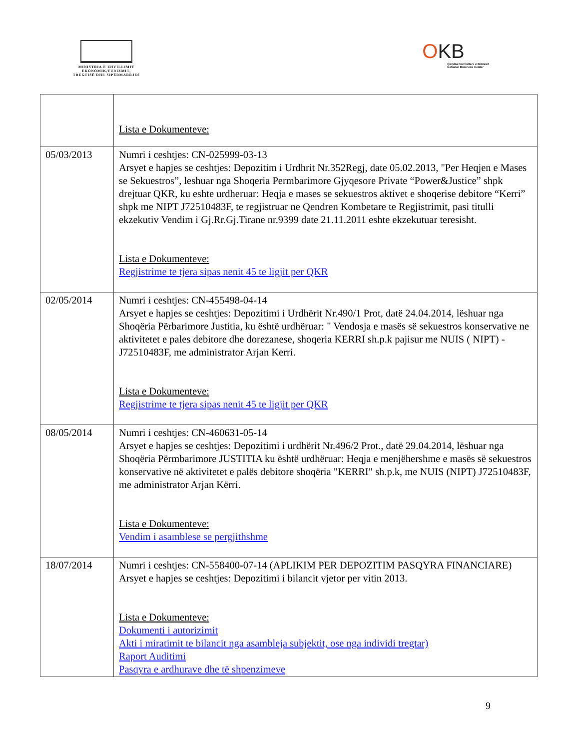MINISTRIA E ZHVILLIMIT
EKONOMIK,TURIZMIT,
TREGTISË DHE SIPËRMARRJES
OKB
Qendra Kombëtare e Biznesit
National Business Center
| | Lista e Dokumenteve: |
| 05/03/2013 | Numri i ceshtjes: CN-025999-03-13 Arsyet e hapjes se ceshtjes: Depozitim i Urdhrit Nr.352Regj, date 05.02.2013, "Per Heqjen e Mases se Sekuestros”, leshuar nga Shoqeria Permbarimore Gjyqesore Private “Power&Justice” shpk drejtuar QKR, ku eshte urdheruar: Heqja e mases se sekuestros aktivet e shoqerise debitore “Kerri” shpk me NIPT J72510483F, te regjistruar ne Qendren Kombetare te Regjistrimit, pasi titulli ekzekutiv Vendim i Gj.Rr.Gj.Tirane nr.9399 date 21.11.2011 eshte ekzekutuar teresisht. Lista e Dokumenteve: Regjistrime te tjera sipas nenit 45 te ligjit per QKR |
| 02/05/2014 | Numri i ceshtjes: CN-455498-04-14 Arsyet e hapjes se ceshtjes: Depozitimi i Urdhërit Nr.490/1 Prot, datë 24.04.2014, lëshuar nga Shoqëria Përbarimore Justitia, ku është urdhëruar: " Vendosja e masës së sekuestros konservative ne aktivitetet e pales debitore dhe dorezanese, shoqeria KERRI sh.p.k pajisur me NUIS ( NIPT) - J72510483F, me administrator Arjan Kerri. Lista e Dokumenteve: Regjistrime te tjera sipas nenit 45 te ligjit per QKR |
| 08/05/2014 | Numri i ceshtjes: CN-460631-05-14 Arsyet e hapjes se ceshtjes: Depozitimi i urdhërit Nr.496/2 Prot., datë 29.04.2014, lëshuar nga Shoqëria Përmbarimore JUSTITIA ku është urdhëruar: Heqja e menjëhershme e masës së sekuestros konservative në aktivitetet e palës debitore shoqëria "KERRI" sh.p.k, me NUIS (NIPT) J72510483F, me administrator Arjan Kërri. Lista e Dokumenteve: Vendim i asamblese se pergjithshme |
| 18/07/2014 | Numri i ceshtjes: CN-558400-07-14 (APLIKIM PER DEPOZITIM PASQYRA FINANCIARE) Arsyet e hapjes se ceshtjes: Depozitimi i bilancit vjetor per vitin 2013. Lista e Dokumenteve: Dokumenti i autorizimit Akti i miratimit te bilancit nga asambleja subjektit, ose nga individi tregtar) Raport Auditimi Pasqyra e ardhurave dhe të shpenzimeve |
9